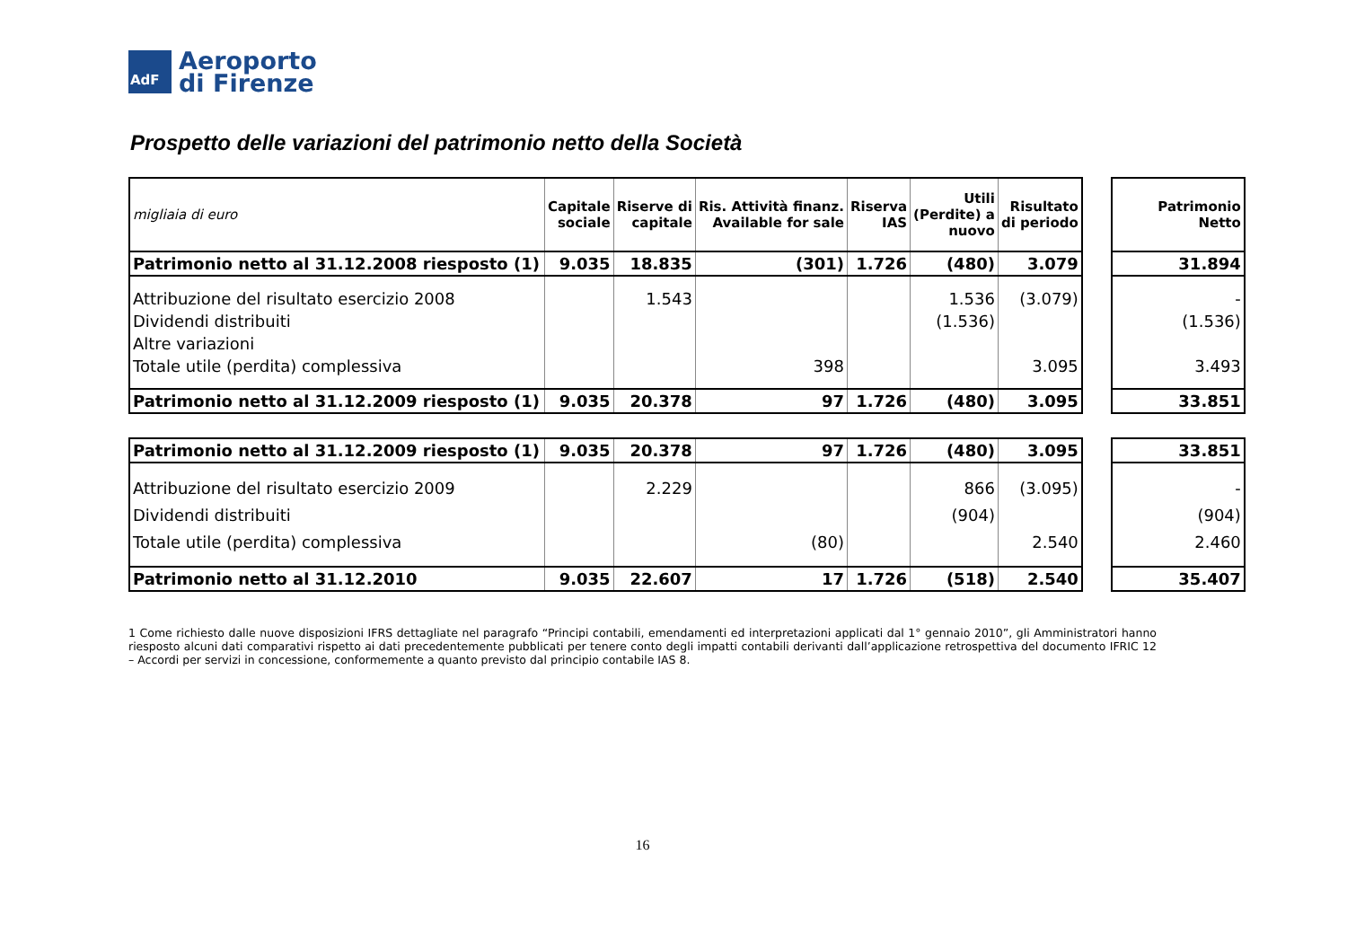AdF
Aeroporto
di Firenze
Prospetto delle variazioni del patrimonio netto della Società
| migliaia di euro | Capitale sociale | Riserve di capitale | Ris. Attività finanz. Available for sale | Riserva IAS | Utili (Perdite) a nuovo | Risultato di periodo | | Patrimonio Netto |
| --- | --- | --- | --- | --- | --- | --- | --- | --- |
| Patrimonio netto al 31.12.2008 riesposto (1) | 9.035 | 18.835 | (301) | 1.726 | (480) | 3.079 | | 31.894 |
| Attribuzione del risultato esercizio 2008 | | 1.543 | | | 1.536 | (3.079) | | - |
| Dividendi distribuiti | | | | | (1.536) | | | (1.536) |
| Altre variazioni | | | | | | | | |
| Totale utile (perdita) complessiva | | | 398 | | | 3.095 | | 3.493 |
| Patrimonio netto al 31.12.2009 riesposto (1) | 9.035 | 20.378 | 97 | 1.726 | (480) | 3.095 | | 33.851 |
| Patrimonio netto al 31.12.2009 riesposto (1) | 9.035 | 20.378 | 97 | 1.726 | (480) | 3.095 | | 33.851 |
| Attribuzione del risultato esercizio 2009 | | 2.229 | | | 866 | (3.095) | | - |
| Dividendi distribuiti | | | | | (904) | | | (904) |
| Totale utile (perdita) complessiva | | | (80) | | | 2.540 | | 2.460 |
| Patrimonio netto al 31.12.2010 | 9.035 | 22.607 | 17 | 1.726 | (518) | 2.540 | | 35.407 |
1 Come richiesto dalle nuove disposizioni IFRS dettagliate nel paragrafo “Principi contabili, emendamenti ed interpretazioni applicati dal 1° gennaio 2010”, gli Amministratori hanno riesposto alcuni dati comparativi rispetto ai dati precedentemente pubblicati per tenere conto degli impatti contabili derivanti dall’applicazione retrospettiva del documento IFRIC 12 – Accordi per servizi in concessione, conformemente a quanto previsto dal principio contabile IAS 8.
16